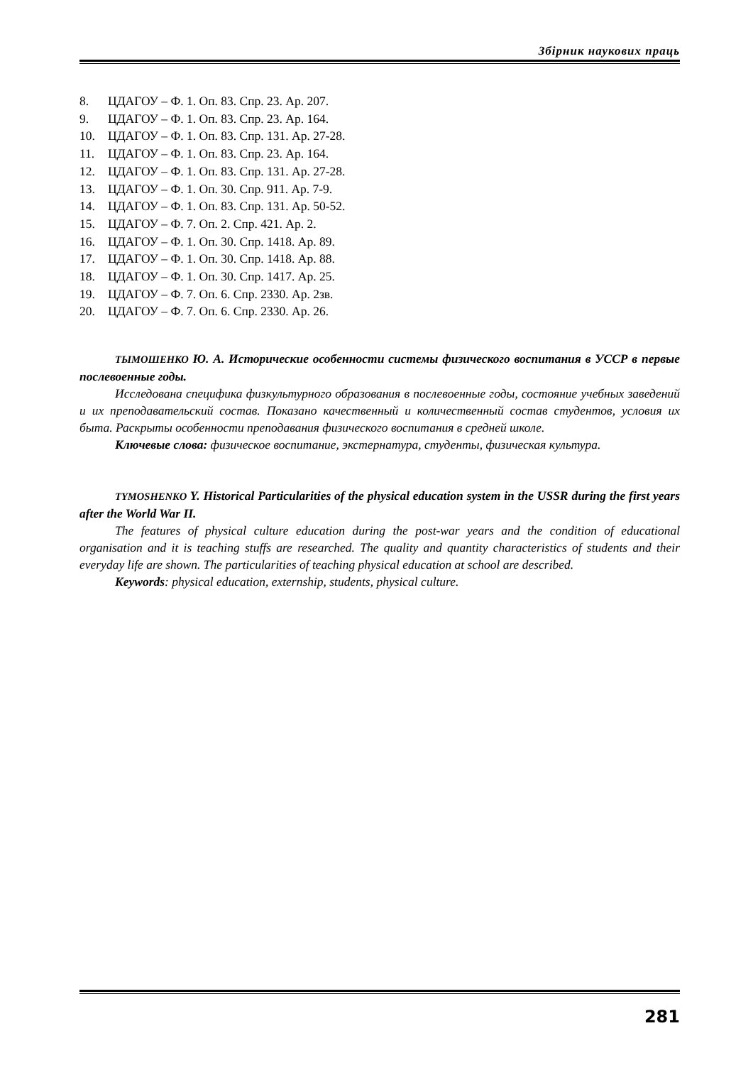Збірник наукових праць
8. ЦДАГОУ – Ф. 1. Оп. 83. Спр. 23. Ар. 207.
9. ЦДАГОУ – Ф. 1. Оп. 83. Спр. 23. Ар. 164.
10. ЦДАГОУ – Ф. 1. Оп. 83. Спр. 131. Ар. 27-28.
11. ЦДАГОУ – Ф. 1. Оп. 83. Спр. 23. Ар. 164.
12. ЦДАГОУ – Ф. 1. Оп. 83. Спр. 131. Ар. 27-28.
13. ЦДАГОУ – Ф. 1. Оп. 30. Спр. 911. Ар. 7-9.
14. ЦДАГОУ – Ф. 1. Оп. 83. Спр. 131. Ар. 50-52.
15. ЦДАГОУ – Ф. 7. Оп. 2. Спр. 421. Ар. 2.
16. ЦДАГОУ – Ф. 1. Оп. 30. Спр. 1418. Ар. 89.
17. ЦДАГОУ – Ф. 1. Оп. 30. Спр. 1418. Ар. 88.
18. ЦДАГОУ – Ф. 1. Оп. 30. Спр. 1417. Ар. 25.
19. ЦДАГОУ – Ф. 7. Оп. 6. Спр. 2330. Ар. 2зв.
20. ЦДАГОУ – Ф. 7. Оп. 6. Спр. 2330. Ар. 26.
ТЫМОШЕНКО Ю. А. Исторические особенности системы физического воспитания в УССР в первые послевоенные годы.
Исследована специфика физкультурного образования в послевоенные годы, состояние учебных заведений и их преподавательский состав. Показано качественный и количественный состав студентов, условия их быта. Раскрыты особенности преподавания физического воспитания в средней школе.
Ключевые слова: физическое воспитание, экстернатура, студенты, физическая культура.
TYMOSHENKO Y. Historical Particularities of the physical education system in the USSR during the first years after the World War II.
The features of physical culture education during the post-war years and the condition of educational organisation and it is teaching stuffs are researched. The quality and quantity characteristics of students and their everyday life are shown. The particularities of teaching physical education at school are described.
Keywords: physical education, externship, students, physical culture.
281